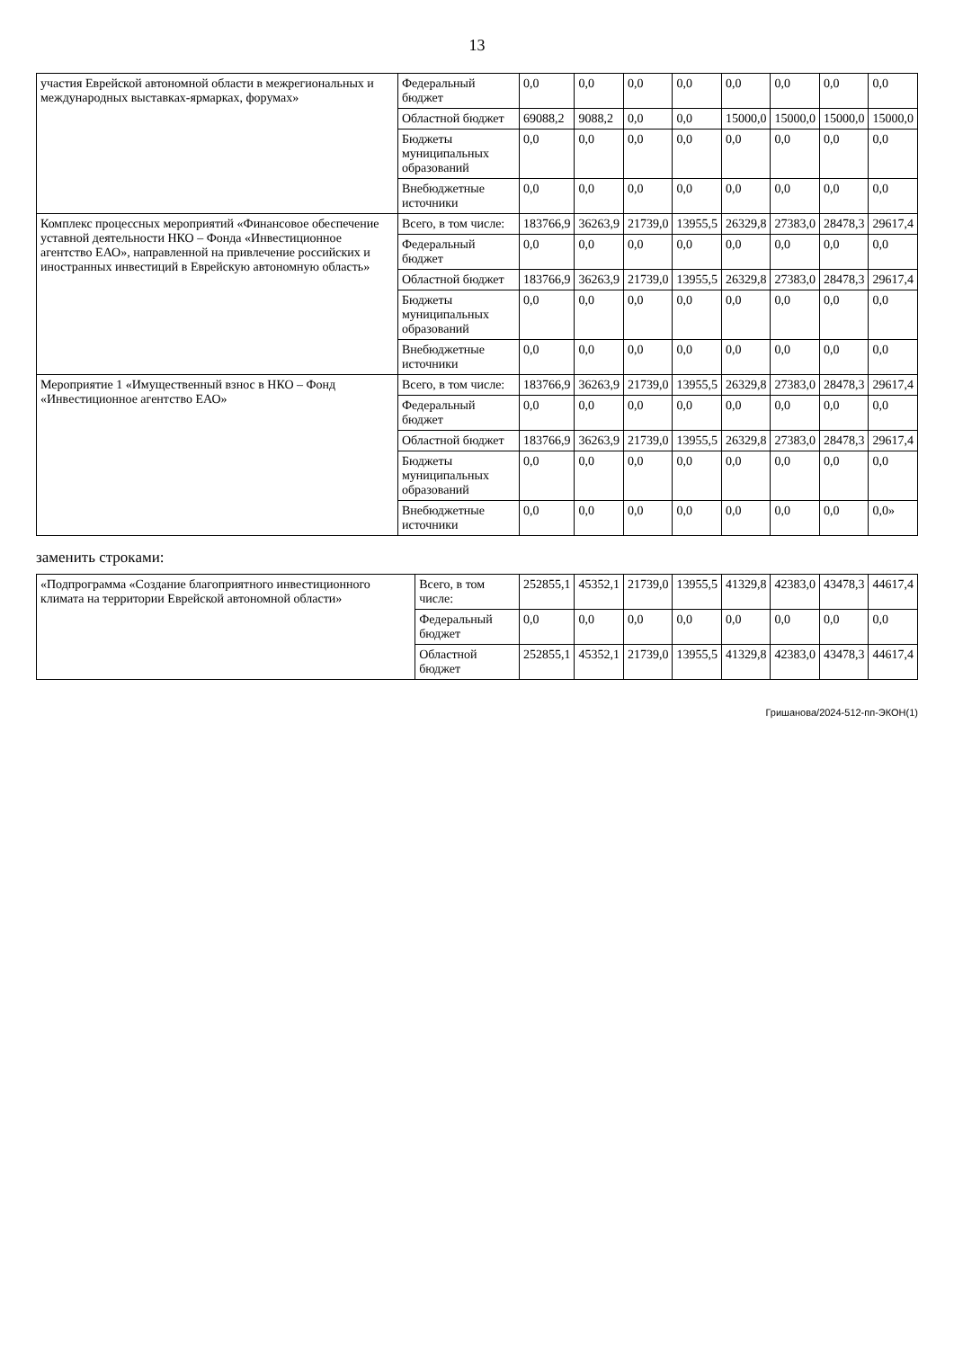13
| участия Еврейской автономной области в межрегиональных и международных выставках-ярмарках, форумах» | Федеральный бюджет | 0,0 | 0,0 | 0,0 | 0,0 | 0,0 | 0,0 | 0,0 | 0,0 |
| | Областной бюджет | 69088,2 | 9088,2 | 0,0 | 0,0 | 15000,0 | 15000,0 | 15000,0 | 15000,0 |
| | Бюджеты муниципальных образований | 0,0 | 0,0 | 0,0 | 0,0 | 0,0 | 0,0 | 0,0 | 0,0 |
| | Внебюджетные источники | 0,0 | 0,0 | 0,0 | 0,0 | 0,0 | 0,0 | 0,0 | 0,0 |
| Комплекс процессных мероприятий «Финансовое обеспечение уставной деятельности НКО – Фонда «Инвестиционное агентство ЕАО», направленной на привлечение российских и иностранных инвестиций в Еврейскую автономную область» | Всего, в том числе: | 183766,9 | 36263,9 | 21739,0 | 13955,5 | 26329,8 | 27383,0 | 28478,3 | 29617,4 |
| | Федеральный бюджет | 0,0 | 0,0 | 0,0 | 0,0 | 0,0 | 0,0 | 0,0 | 0,0 |
| | Областной бюджет | 183766,9 | 36263,9 | 21739,0 | 13955,5 | 26329,8 | 27383,0 | 28478,3 | 29617,4 |
| | Бюджеты муниципальных образований | 0,0 | 0,0 | 0,0 | 0,0 | 0,0 | 0,0 | 0,0 | 0,0 |
| | Внебюджетные источники | 0,0 | 0,0 | 0,0 | 0,0 | 0,0 | 0,0 | 0,0 | 0,0 |
| Мероприятие 1 «Имущественный взнос в НКО – Фонд «Инвестиционное агентство ЕАО» | Всего, в том числе: | 183766,9 | 36263,9 | 21739,0 | 13955,5 | 26329,8 | 27383,0 | 28478,3 | 29617,4 |
| | Федеральный бюджет | 0,0 | 0,0 | 0,0 | 0,0 | 0,0 | 0,0 | 0,0 | 0,0 |
| | Областной бюджет | 183766,9 | 36263,9 | 21739,0 | 13955,5 | 26329,8 | 27383,0 | 28478,3 | 29617,4 |
| | Бюджеты муниципальных образований | 0,0 | 0,0 | 0,0 | 0,0 | 0,0 | 0,0 | 0,0 | 0,0 |
| | Внебюджетные источники | 0,0 | 0,0 | 0,0 | 0,0 | 0,0 | 0,0 | 0,0 | 0,0» |
заменить строками:
| «Подпрограмма «Создание благоприятного инвестиционного климата на территории Еврейской автономной области» | Всего, в том числе: | 252855,1 | 45352,1 | 21739,0 | 13955,5 | 41329,8 | 42383,0 | 43478,3 | 44617,4 |
| | Федеральный бюджет | 0,0 | 0,0 | 0,0 | 0,0 | 0,0 | 0,0 | 0,0 | 0,0 |
| | Областной бюджет | 252855,1 | 45352,1 | 21739,0 | 13955,5 | 41329,8 | 42383,0 | 43478,3 | 44617,4 |
Гришанова/2024-512-пп-ЭКОН(1)